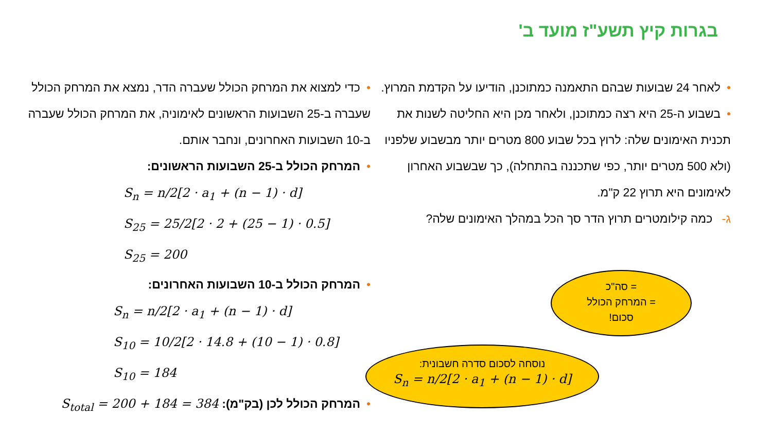בגרות קיץ תשע"ז מועד ב'
•לאחר 24 שבועות שבהם התאמנה כמתוכנן, הודיעו על הקדמת המרוץ.
•בשבוע ה-25 היא רצה כמתוכנן, ולאחר מכן היא החליטה לשנות את תכנית האימונים שלה: לרוץ בכל שבוע 800 מטרים יותר מבשבוע שלפניו (ולא 500 מטרים יותר, כפי שתכננה בהתחלה), כך שבשבוע האחרון לאימונים היא תרוץ 22 ק"מ.
ג- כמה קילומטרים תרוץ הדר סך הכל במהלך האימונים שלה?
•כדי למצוא את המרחק הכולל שעברה הדר, נמצא את המרחק הכולל שעברה ב-25 השבועות הראשונים לאימוניה, את המרחק הכולל שעברה ב-10 השבועות האחרונים, ונחבר אותם.
•המרחק הכולל ב-25 השבועות הראשונים:
S<sub>n</sub> = n/2[2 · a<sub>1</sub> + (n − 1) · d]
S<sub>25</sub> = 25/2[2 · 2 + (25 − 1) · 0.5]
S<sub>25</sub> = 200
•המרחק הכולל ב-10 השבועות האחרונים:
S<sub>n</sub> = n/2[2 · a<sub>1</sub> + (n − 1) · d]
S<sub>10</sub> = 10/2[2 · 14.8 + (10 − 1) · 0.8]
S<sub>10</sub> = 184
•המרחק הכולל לכן (בק"מ): S<sub>total</sub> = 200 + 184 = 384
= סה"כ
= המרחק הכולל
סכום!
נוסחה לסכום סדרה חשבונית:
S<sub>n</sub> = n/2[2 · a<sub>1</sub> + (n − 1) · d]